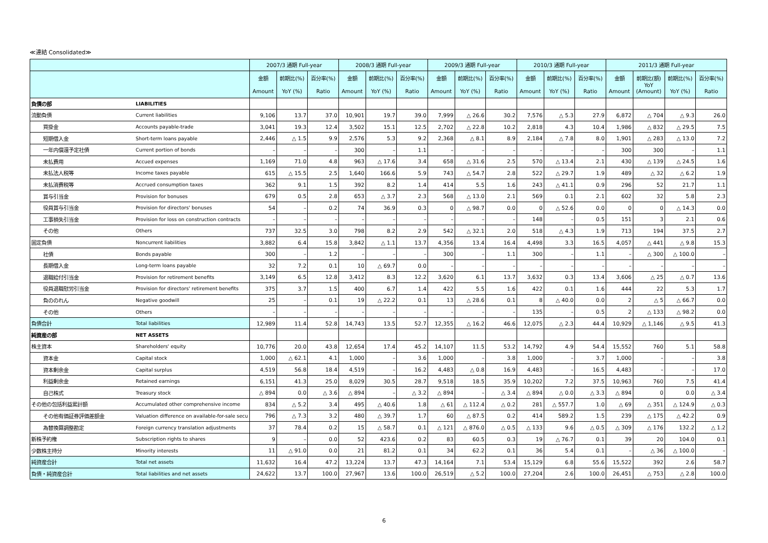≪連結 Consolidated≫
| | | 2007/3 通期 Full-year | | | 2008/3 通期 Full-year | | | 2009/3 通期 Full-year | | | 2010/3 通期 Full-year | | | 2011/3 通期 Full-year | | | |
| --- | --- | --- | --- | --- | --- | --- | --- | --- | --- | --- | --- | --- | --- | --- | --- | --- | --- |
| | | 金額 Amount | 前期比(%) YoY (%) | 百分率(%) Ratio | 金額 Amount | 前期比(%) YoY (%) | 百分率(%) Ratio | 金額 Amount | 前期比(%) YoY (%) | 百分率(%) Ratio | 金額 Amount | 前期比(%) YoY (%) | 百分率(%) Ratio | 金額 Amount | 前期比(額) YoY (Amount) | 前期比(%) YoY (%) | 百分率(%) Ratio |
| 負債の部 | LIABILITIES | | | | | | | | | | | | | | | | |
| 流動負債 | Current liabilities | 9,106 | 13.7 | 37.0 | 10,901 | 19.7 | 39.0 | 7,999 | △ 26.6 | 30.2 | 7,576 | △ 5.3 | 27.9 | 6,872 | △ 704 | △ 9.3 | 26.0 |
| 買掛金 | Accounts payable-trade | 3,041 | 19.3 | 12.4 | 3,502 | 15.1 | 12.5 | 2,702 | △ 22.8 | 10.2 | 2,818 | 4.3 | 10.4 | 1,986 | △ 832 | △ 29.5 | 7.5 |
| 短期借入金 | Short-term loans payable | 2,446 | △ 1.5 | 9.9 | 2,576 | 5.3 | 9.2 | 2,368 | △ 8.1 | 8.9 | 2,184 | △ 7.8 | 8.0 | 1,901 | △ 283 | △ 13.0 | 7.2 |
| 一年内償還予定社債 | Current portion of bonds | – | – | – | 300 | – | 1.1 | – | – | – | – | – | – | 300 | 300 | – | 1.1 |
| 未払費用 | Accued expenses | 1,169 | 71.0 | 4.8 | 963 | △ 17.6 | 3.4 | 658 | △ 31.6 | 2.5 | 570 | △ 13.4 | 2.1 | 430 | △ 139 | △ 24.5 | 1.6 |
| 未払法人税等 | Income taxes payable | 615 | △ 15.5 | 2.5 | 1,640 | 166.6 | 5.9 | 743 | △ 54.7 | 2.8 | 522 | △ 29.7 | 1.9 | 489 | △ 32 | △ 6.2 | 1.9 |
| 未払消費税等 | Accrued consumption taxes | 362 | 9.1 | 1.5 | 392 | 8.2 | 1.4 | 414 | 5.5 | 1.6 | 243 | △ 41.1 | 0.9 | 296 | 52 | 21.7 | 1.1 |
| 賞与引当金 | Provision for bonuses | 679 | 0.5 | 2.8 | 653 | △ 3.7 | 2.3 | 568 | △ 13.0 | 2.1 | 569 | 0.1 | 2.1 | 602 | 32 | 5.8 | 2.3 |
| 役員賞与引当金 | Provision for directors' bonuses | 54 | – | 0.2 | 74 | 36.9 | 0.3 | 0 | △ 98.7 | 0.0 | 0 | △ 52.6 | 0.0 | 0 | 0 | △ 14.3 | 0.0 |
| 工事損失引当金 | Provision for loss on construction contracts | – | – | – | – | – | – | – | – | – | 148 | – | 0.5 | 151 | 3 | 2.1 | 0.6 |
| その他 | Others | 737 | 32.5 | 3.0 | 798 | 8.2 | 2.9 | 542 | △ 32.1 | 2.0 | 518 | △ 4.3 | 1.9 | 713 | 194 | 37.5 | 2.7 |
| 固定負債 | Noncurrent liabilities | 3,882 | 6.4 | 15.8 | 3,842 | △ 1.1 | 13.7 | 4,356 | 13.4 | 16.4 | 4,498 | 3.3 | 16.5 | 4,057 | △ 441 | △ 9.8 | 15.3 |
| 社債 | Bonds payable | 300 | – | 1.2 | – | – | – | 300 | – | 1.1 | 300 | – | 1.1 | – | △ 300 | △ 100.0 | – |
| 長期借入金 | Long-term loans payable | 32 | 7.2 | 0.1 | 10 | △ 69.7 | 0.0 | – | – | – | – | – | – | – | – | – | – |
| 退職給付引当金 | Provision for retirement benefits | 3,149 | 6.5 | 12.8 | 3,412 | 8.3 | 12.2 | 3,620 | 6.1 | 13.7 | 3,632 | 0.3 | 13.4 | 3,606 | △ 25 | △ 0.7 | 13.6 |
| 役員退職慰労引当金 | Provision for directors' retirement benefits | 375 | 3.7 | 1.5 | 400 | 6.7 | 1.4 | 422 | 5.5 | 1.6 | 422 | 0.1 | 1.6 | 444 | 22 | 5.3 | 1.7 |
| 負ののれん | Negative goodwill | 25 | – | 0.1 | 19 | △ 22.2 | 0.1 | 13 | △ 28.6 | 0.1 | 8 | △ 40.0 | 0.0 | 2 | △ 5 | △ 66.7 | 0.0 |
| その他 | Others | – | – | – | – | – | – | – | – | – | 135 | – | 0.5 | 2 | △ 133 | △ 98.2 | 0.0 |
| 負債合計 | Total liabilities | 12,989 | 11.4 | 52.8 | 14,743 | 13.5 | 52.7 | 12,355 | △ 16.2 | 46.6 | 12,075 | △ 2.3 | 44.4 | 10,929 | △ 1,146 | △ 9.5 | 41.3 |
| 純資産の部 | NET ASSETS | | | | | | | | | | | | | | | | |
| 株主資本 | Shareholders' equity | 10,776 | 20.0 | 43.8 | 12,654 | 17.4 | 45.2 | 14,107 | 11.5 | 53.2 | 14,792 | 4.9 | 54.4 | 15,552 | 760 | 5.1 | 58.8 |
| 資本金 | Capital stock | 1,000 | △ 62.1 | 4.1 | 1,000 | – | 3.6 | 1,000 | – | 3.8 | 1,000 | – | 3.7 | 1,000 | – | – | 3.8 |
| 資本剰余金 | Capital surplus | 4,519 | 56.8 | 18.4 | 4,519 | – | 16.2 | 4,483 | △ 0.8 | 16.9 | 4,483 | – | 16.5 | 4,483 | – | – | 17.0 |
| 利益剰余金 | Retained earnings | 6,151 | 41.3 | 25.0 | 8,029 | 30.5 | 28.7 | 9,518 | 18.5 | 35.9 | 10,202 | 7.2 | 37.5 | 10,963 | 760 | 7.5 | 41.4 |
| 自己株式 | Treasury stock | △ 894 | 0.0 | △ 3.6 | △ 894 | – | △ 3.2 | △ 894 | – | △ 3.4 | △ 894 | △ 0.0 | △ 3.3 | △ 894 | 0 | 0.0 | △ 3.4 |
| その他の包括利益累計額 | Accumulated other comprehensive income | 834 | △ 5.2 | 3.4 | 495 | △ 40.6 | 1.8 | △ 61 | △ 112.4 | △ 0.2 | 281 | △ 557.7 | 1.0 | △ 69 | △ 351 | △ 124.9 | △ 0.3 |
| その他有価証券評価差額金 | Valuation difference on available-for-sale secu | 796 | △ 7.3 | 3.2 | 480 | △ 39.7 | 1.7 | 60 | △ 87.5 | 0.2 | 414 | 589.2 | 1.5 | 239 | △ 175 | △ 42.2 | 0.9 |
| 為替換算調整勘定 | Foreign currency translation adjustments | 37 | 78.4 | 0.2 | 15 | △ 58.7 | 0.1 | △ 121 | △ 876.0 | △ 0.5 | △ 133 | 9.6 | △ 0.5 | △ 309 | △ 176 | 132.2 | △ 1.2 |
| 新株予約権 | Subscription rights to shares | 9 | – | 0.0 | 52 | 423.6 | 0.2 | 83 | 60.5 | 0.3 | 19 | △ 76.7 | 0.1 | 39 | 20 | 104.0 | 0.1 |
| 少数株主持分 | Minority interests | 11 | △ 91.0 | 0.0 | 21 | 81.2 | 0.1 | 34 | 62.2 | 0.1 | 36 | 5.4 | 0.1 | – | △ 36 | △ 100.0 | – |
| 純資産合計 | Total net assets | 11,632 | 16.4 | 47.2 | 13,224 | 13.7 | 47.3 | 14,164 | 7.1 | 53.4 | 15,129 | 6.8 | 55.6 | 15,522 | 392 | 2.6 | 58.7 |
| 負債・純資産合計 | Total liabilities and net assets | 24,622 | 13.7 | 100.0 | 27,967 | 13.6 | 100.0 | 26,519 | △ 5.2 | 100.0 | 27,204 | 2.6 | 100.0 | 26,451 | △ 753 | △ 2.8 | 100.0 |
6